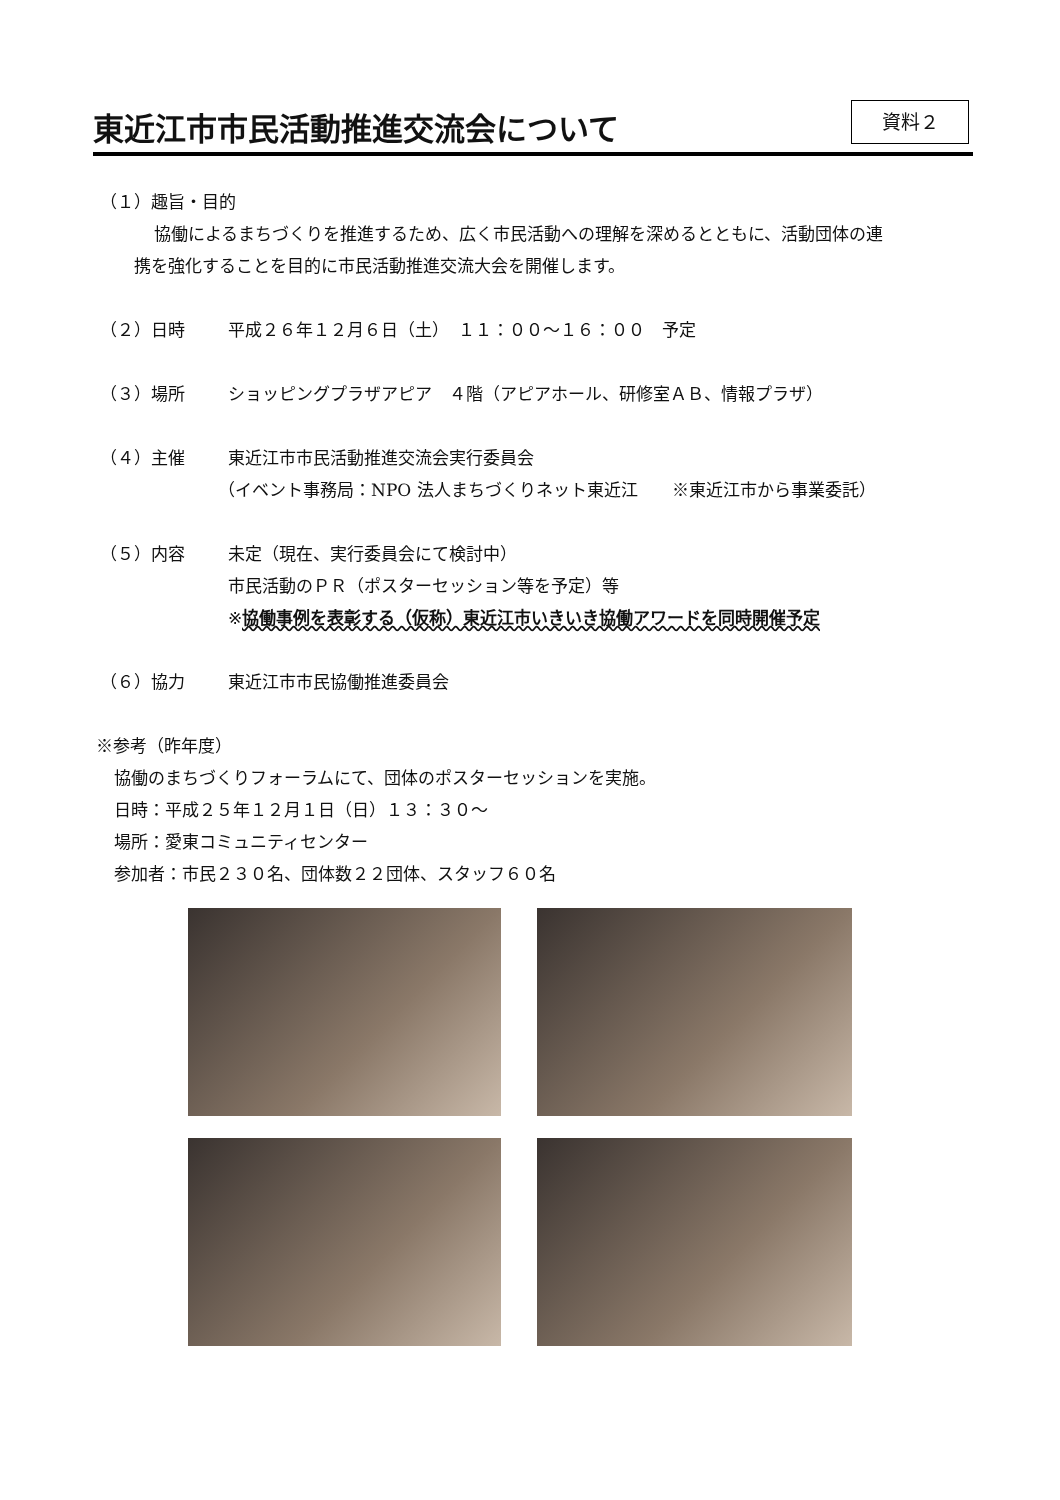東近江市市民活動推進交流会について
資料２
（１）趣旨・目的
協働によるまちづくりを推進するため、広く市民活動への理解を深めるとともに、活動団体の連
携を強化することを目的に市民活動推進交流大会を開催します。
（２）日時 平成２６年１２月６日（土）　１１：００～１６：００　予定
（３）場所 ショッピングプラザアピア　４階（アピアホール、研修室ＡＢ、情報プラザ）
（４）主催 東近江市市民活動推進交流会実行委員会
（イベント事務局：NPO 法人まちづくりネット東近江　　※東近江市から事業委託）
（５）内容 未定（現在、実行委員会にて検討中）
市民活動のＰＲ（ポスターセッション等を予定）等
※協働事例を表彰する（仮称）東近江市いきいき協働アワードを同時開催予定
（６）協力 東近江市市民協働推進委員会
※参考（昨年度）
協働のまちづくりフォーラムにて、団体のポスターセッションを実施。
日時：平成２５年１２月１日（日）１３：３０～
場所：愛東コミュニティセンター
参加者：市民２３０名、団体数２２団体、スタッフ６０名